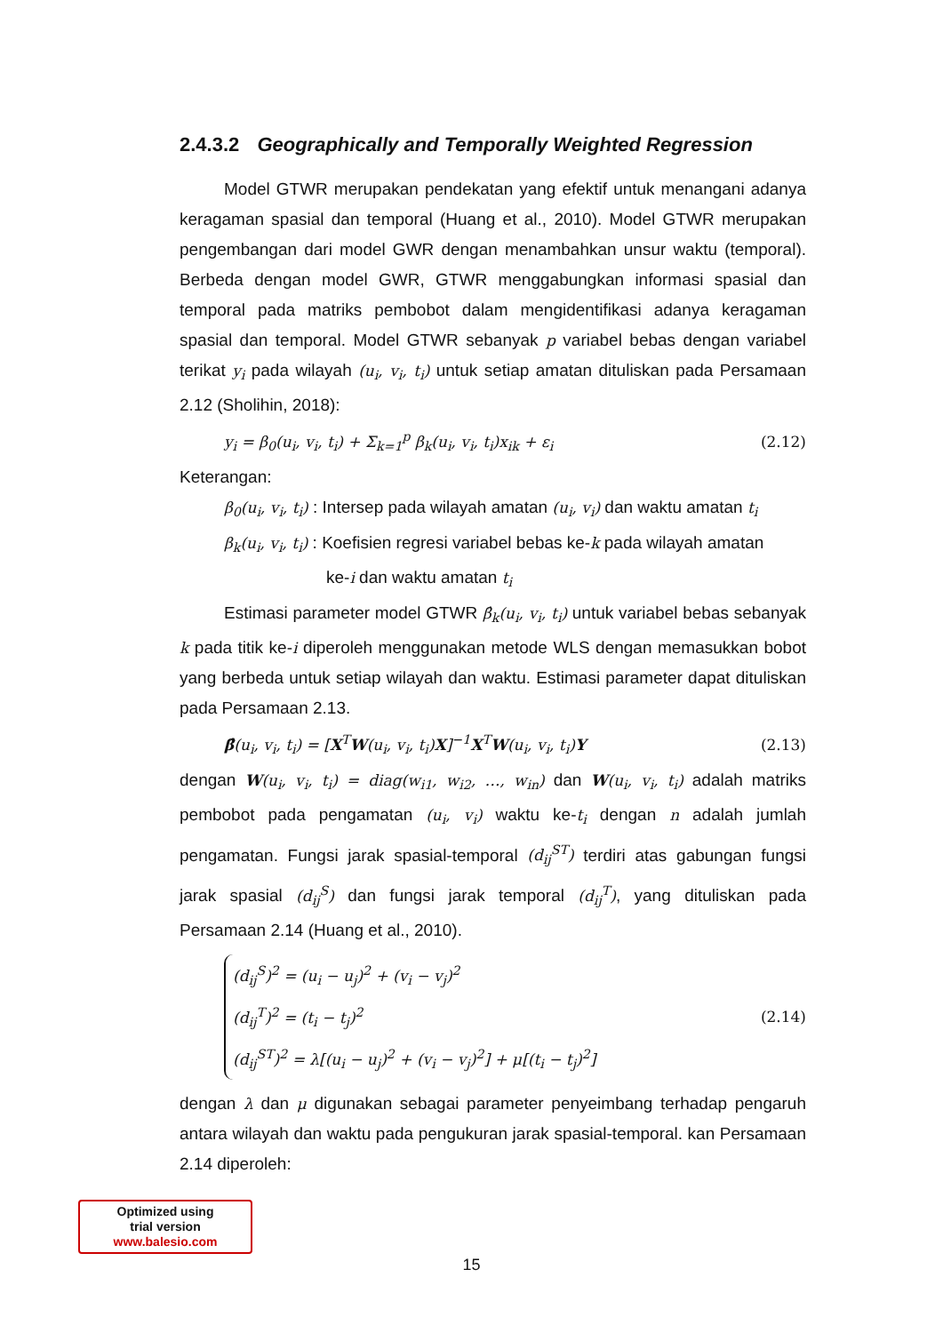2.4.3.2 Geographically and Temporally Weighted Regression
Model GTWR merupakan pendekatan yang efektif untuk menangani adanya keragaman spasial dan temporal (Huang et al., 2010). Model GTWR merupakan pengembangan dari model GWR dengan menambahkan unsur waktu (temporal). Berbeda dengan model GWR, GTWR menggabungkan informasi spasial dan temporal pada matriks pembobot dalam mengidentifikasi adanya keragaman spasial dan temporal. Model GTWR sebanyak p variabel bebas dengan variabel terikat y<sub>i</sub> pada wilayah (u<sub>i</sub>, v<sub>i</sub>, t<sub>i</sub>) untuk setiap amatan dituliskan pada Persamaan 2.12 (Sholihin, 2018):
y<sub>i</sub> = β<sub>0</sub>(u<sub>i</sub>, v<sub>i</sub>, t<sub>i</sub>) + Σ<sub>k=1</sub><sup>p</sup> β<sub>k</sub>(u<sub>i</sub>, v<sub>i</sub>, t<sub>i</sub>)x<sub>ik</sub> + ε<sub>i</sub> (2.12)
Keterangan:
β<sub>0</sub>(u<sub>i</sub>, v<sub>i</sub>, t<sub>i</sub>) : Intersep pada wilayah amatan (u<sub>i</sub>, v<sub>i</sub>) dan waktu amatan t<sub>i</sub>
β<sub>k</sub>(u<sub>i</sub>, v<sub>i</sub>, t<sub>i</sub>) : Koefisien regresi variabel bebas ke-k pada wilayah amatan
ke-i dan waktu amatan t<sub>i</sub>
Estimasi parameter model GTWR β̂<sub>k</sub>(u<sub>i</sub>, v<sub>i</sub>, t<sub>i</sub>) untuk variabel bebas sebanyak k pada titik ke-i diperoleh menggunakan metode WLS dengan memasukkan bobot yang berbeda untuk setiap wilayah dan waktu. Estimasi parameter dapat dituliskan pada Persamaan 2.13.
β̂(u<sub>i</sub>, v<sub>i</sub>, t<sub>i</sub>) = [X<sup>T</sup>W(u<sub>i</sub>, v<sub>i</sub>, t<sub>i</sub>)X]<sup>−1</sup>X<sup>T</sup>W(u<sub>i</sub>, v<sub>i</sub>, t<sub>i</sub>)Y (2.13)
dengan W(u<sub>i</sub>, v<sub>i</sub>, t<sub>i</sub>) = diag(w<sub>i1</sub>, w<sub>i2</sub>, …, w<sub>in</sub>) dan W(u<sub>i</sub>, v<sub>i</sub>, t<sub>i</sub>) adalah matriks pembobot pada pengamatan (u<sub>i</sub>, v<sub>i</sub>) waktu ke-t<sub>i</sub> dengan n adalah jumlah pengamatan. Fungsi jarak spasial-temporal (d<sub>ij</sub><sup>ST</sup>) terdiri atas gabungan fungsi jarak spasial (d<sub>ij</sub><sup>S</sup>) dan fungsi jarak temporal (d<sub>ij</sub><sup>T</sup>), yang dituliskan pada Persamaan 2.14 (Huang et al., 2010).
(d<sub>ij</sub><sup>S</sup>)<sup>2</sup> = (u<sub>i</sub> − u<sub>j</sub>)<sup>2</sup> + (v<sub>i</sub> − v<sub>j</sub>)<sup>2</sup>
(d<sub>ij</sub><sup>T</sup>)<sup>2</sup> = (t<sub>i</sub> − t<sub>j</sub>)<sup>2</sup>
(d<sub>ij</sub><sup>ST</sup>)<sup>2</sup> = λ[(u<sub>i</sub> − u<sub>j</sub>)<sup>2</sup> + (v<sub>i</sub> − v<sub>j</sub>)<sup>2</sup>] + μ[(t<sub>i</sub> − t<sub>j</sub>)<sup>2</sup>]
(2.14)
dengan λ dan μ digunakan sebagai parameter penyeimbang terhadap pengaruh antara wilayah dan waktu pada pengukuran jarak spasial-temporal. kan Persamaan 2.14 diperoleh:
Optimized using
trial version
www.balesio.com
15